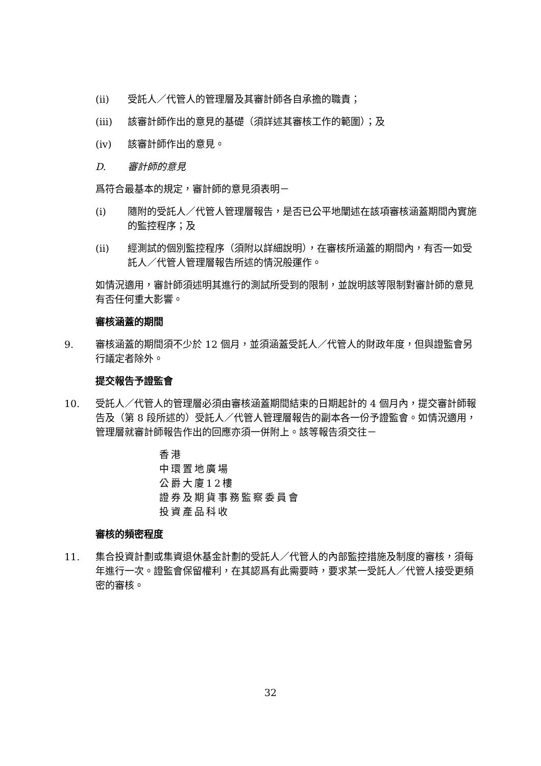(ii) 受託人／代管人的管理層及其審計師各自承擔的職責；
(iii) 該審計師作出的意見的基礎（須詳述其審核工作的範圍）；及
(iv) 該審計師作出的意見。
D. 審計師的意見
爲符合最基本的規定，審計師的意見須表明－
(i) 隨附的受託人／代管人管理層報告，是否已公平地闡述在該項審核涵蓋期間內實施的監控程序；及
(ii) 經測試的個別監控程序（須附以詳細說明），在審核所涵蓋的期間內，有否一如受託人／代管人管理層報告所述的情況般運作。
如情況適用，審計師須述明其進行的測試所受到的限制，並說明該等限制對審計師的意見有否任何重大影響。
審核涵蓋的期間
9. 審核涵蓋的期間須不少於 12 個月，並須涵蓋受託人／代管人的財政年度，但與證監會另行議定者除外。
提交報告予證監會
10. 受託人／代管人的管理層必須由審核涵蓋期間結束的日期起計的 4 個月內，提交審計師報告及（第 8 段所述的）受託人／代管人管理層報告的副本各一份予證監會。如情況適用，管理層就審計師報告作出的回應亦須一併附上。該等報告須交往－
香港
中環置地廣場
公爵大廈12樓
證券及期貨事務監察委員會
投資產品科收
審核的頻密程度
11. 集合投資計劃或集資退休基金計劃的受託人／代管人的內部監控措施及制度的審核，須每年進行一次。證監會保留權利，在其認爲有此需要時，要求某一受託人／代管人接受更頻密的審核。
32